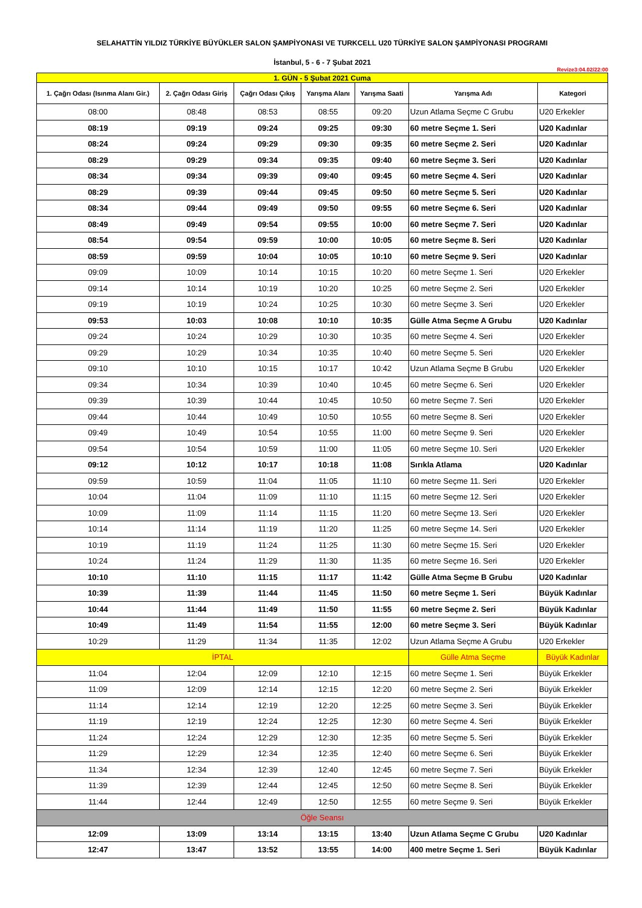SELAHATTİN YILDIZ TÜRKİYE BÜYÜKLER SALON ŞAMPİYONASI VE TURKCELL U20 TÜRKİYE SALON ŞAMPİYONASI PROGRAMI
İstanbul, 5 - 6 - 7 Şubat 2021
Revize3:04.02/22:00
| 1. GÜN - 5 Şubat 2021 Cuma | | | | | | |
| 1. Çağrı Odası (Isınma Alanı Gir.) | 2. Çağrı Odası Giriş | Çağrı Odası Çıkış | Yarışma Alanı | Yarışma Saati | Yarışma Adı | Kategori |
| 08:00 | 08:48 | 08:53 | 08:55 | 09:20 | Uzun Atlama Seçme C Grubu | U20 Erkekler |
| 08:19 | 09:19 | 09:24 | 09:25 | 09:30 | 60 metre Seçme 1. Seri | U20 Kadınlar |
| 08:24 | 09:24 | 09:29 | 09:30 | 09:35 | 60 metre Seçme 2. Seri | U20 Kadınlar |
| 08:29 | 09:29 | 09:34 | 09:35 | 09:40 | 60 metre Seçme 3. Seri | U20 Kadınlar |
| 08:34 | 09:34 | 09:39 | 09:40 | 09:45 | 60 metre Seçme 4. Seri | U20 Kadınlar |
| 08:29 | 09:39 | 09:44 | 09:45 | 09:50 | 60 metre Seçme 5. Seri | U20 Kadınlar |
| 08:34 | 09:44 | 09:49 | 09:50 | 09:55 | 60 metre Seçme 6. Seri | U20 Kadınlar |
| 08:49 | 09:49 | 09:54 | 09:55 | 10:00 | 60 metre Seçme 7. Seri | U20 Kadınlar |
| 08:54 | 09:54 | 09:59 | 10:00 | 10:05 | 60 metre Seçme 8. Seri | U20 Kadınlar |
| 08:59 | 09:59 | 10:04 | 10:05 | 10:10 | 60 metre Seçme 9. Seri | U20 Kadınlar |
| 09:09 | 10:09 | 10:14 | 10:15 | 10:20 | 60 metre Seçme 1. Seri | U20 Erkekler |
| 09:14 | 10:14 | 10:19 | 10:20 | 10:25 | 60 metre Seçme 2. Seri | U20 Erkekler |
| 09:19 | 10:19 | 10:24 | 10:25 | 10:30 | 60 metre Seçme 3. Seri | U20 Erkekler |
| 09:53 | 10:03 | 10:08 | 10:10 | 10:35 | Gülle Atma Seçme A Grubu | U20 Kadınlar |
| 09:24 | 10:24 | 10:29 | 10:30 | 10:35 | 60 metre Seçme 4. Seri | U20 Erkekler |
| 09:29 | 10:29 | 10:34 | 10:35 | 10:40 | 60 metre Seçme 5. Seri | U20 Erkekler |
| 09:10 | 10:10 | 10:15 | 10:17 | 10:42 | Uzun Atlama Seçme B Grubu | U20 Erkekler |
| 09:34 | 10:34 | 10:39 | 10:40 | 10:45 | 60 metre Seçme 6. Seri | U20 Erkekler |
| 09:39 | 10:39 | 10:44 | 10:45 | 10:50 | 60 metre Seçme 7. Seri | U20 Erkekler |
| 09:44 | 10:44 | 10:49 | 10:50 | 10:55 | 60 metre Seçme 8. Seri | U20 Erkekler |
| 09:49 | 10:49 | 10:54 | 10:55 | 11:00 | 60 metre Seçme 9. Seri | U20 Erkekler |
| 09:54 | 10:54 | 10:59 | 11:00 | 11:05 | 60 metre Seçme 10. Seri | U20 Erkekler |
| 09:12 | 10:12 | 10:17 | 10:18 | 11:08 | Sırıkla Atlama | U20 Kadınlar |
| 09:59 | 10:59 | 11:04 | 11:05 | 11:10 | 60 metre Seçme 11. Seri | U20 Erkekler |
| 10:04 | 11:04 | 11:09 | 11:10 | 11:15 | 60 metre Seçme 12. Seri | U20 Erkekler |
| 10:09 | 11:09 | 11:14 | 11:15 | 11:20 | 60 metre Seçme 13. Seri | U20 Erkekler |
| 10:14 | 11:14 | 11:19 | 11:20 | 11:25 | 60 metre Seçme 14. Seri | U20 Erkekler |
| 10:19 | 11:19 | 11:24 | 11:25 | 11:30 | 60 metre Seçme 15. Seri | U20 Erkekler |
| 10:24 | 11:24 | 11:29 | 11:30 | 11:35 | 60 metre Seçme 16. Seri | U20 Erkekler |
| 10:10 | 11:10 | 11:15 | 11:17 | 11:42 | Gülle Atma Seçme B Grubu | U20 Kadınlar |
| 10:39 | 11:39 | 11:44 | 11:45 | 11:50 | 60 metre Seçme 1. Seri | Büyük Kadınlar |
| 10:44 | 11:44 | 11:49 | 11:50 | 11:55 | 60 metre Seçme 2. Seri | Büyük Kadınlar |
| 10:49 | 11:49 | 11:54 | 11:55 | 12:00 | 60 metre Seçme 3. Seri | Büyük Kadınlar |
| 10:29 | 11:29 | 11:34 | 11:35 | 12:02 | Uzun Atlama Seçme A Grubu | U20 Erkekler |
| İPTAL | | | | | Gülle Atma Seçme | Büyük Kadınlar |
| 11:04 | 12:04 | 12:09 | 12:10 | 12:15 | 60 metre Seçme 1. Seri | Büyük Erkekler |
| 11:09 | 12:09 | 12:14 | 12:15 | 12:20 | 60 metre Seçme 2. Seri | Büyük Erkekler |
| 11:14 | 12:14 | 12:19 | 12:20 | 12:25 | 60 metre Seçme 3. Seri | Büyük Erkekler |
| 11:19 | 12:19 | 12:24 | 12:25 | 12:30 | 60 metre Seçme 4. Seri | Büyük Erkekler |
| 11:24 | 12:24 | 12:29 | 12:30 | 12:35 | 60 metre Seçme 5. Seri | Büyük Erkekler |
| 11:29 | 12:29 | 12:34 | 12:35 | 12:40 | 60 metre Seçme 6. Seri | Büyük Erkekler |
| 11:34 | 12:34 | 12:39 | 12:40 | 12:45 | 60 metre Seçme 7. Seri | Büyük Erkekler |
| 11:39 | 12:39 | 12:44 | 12:45 | 12:50 | 60 metre Seçme 8. Seri | Büyük Erkekler |
| 11:44 | 12:44 | 12:49 | 12:50 | 12:55 | 60 metre Seçme 9. Seri | Büyük Erkekler |
| Öğle Seansı | | | | | | |
| 12:09 | 13:09 | 13:14 | 13:15 | 13:40 | Uzun Atlama Seçme C Grubu | U20 Kadınlar |
| 12:47 | 13:47 | 13:52 | 13:55 | 14:00 | 400 metre Seçme 1. Seri | Büyük Kadınlar |